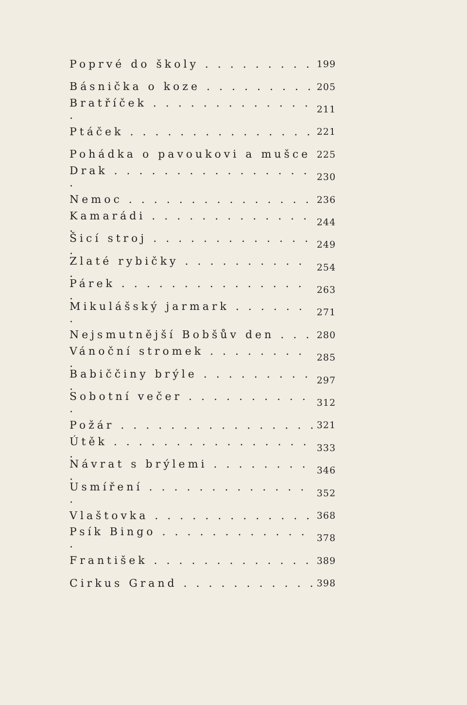Poprvé do školy . . . . . . . . . 199
Básnička o koze . . . . . . . . . 205
Bratříček . . . . . . . . . . . . . . 211
Ptáček . . . . . . . . . . . . . . . 221
Pohádka o pavoukovi a mušce 225
Drak . . . . . . . . . . . . . . . . . 230
Nemoc . . . . . . . . . . . . . . . 236
Kamarádi . . . . . . . . . . . . . . 244
Šicí stroj . . . . . . . . . . . . . . 249
Zlaté rybičky . . . . . . . . . . . 254
Párek . . . . . . . . . . . . . . . . 263
Mikulášský jarmark . . . . . . . 271
Nejsmutnější Bobšův den . . . 280
Vánoční stromek . . . . . . . . . 285
Babiččiny brýle . . . . . . . . . . 297
Sobotní večer . . . . . . . . . . . 312
Požár . . . . . . . . . . . . . . . . 321
Útěk . . . . . . . . . . . . . . . . . 333
Návrat s brýlemi . . . . . . . . . 346
Usmíření . . . . . . . . . . . . . . 352
Vlaštovka . . . . . . . . . . . . . 368
Psík Bingo . . . . . . . . . . . . . 378
František . . . . . . . . . . . . . 389
Cirkus Grand . . . . . . . . . . . 398